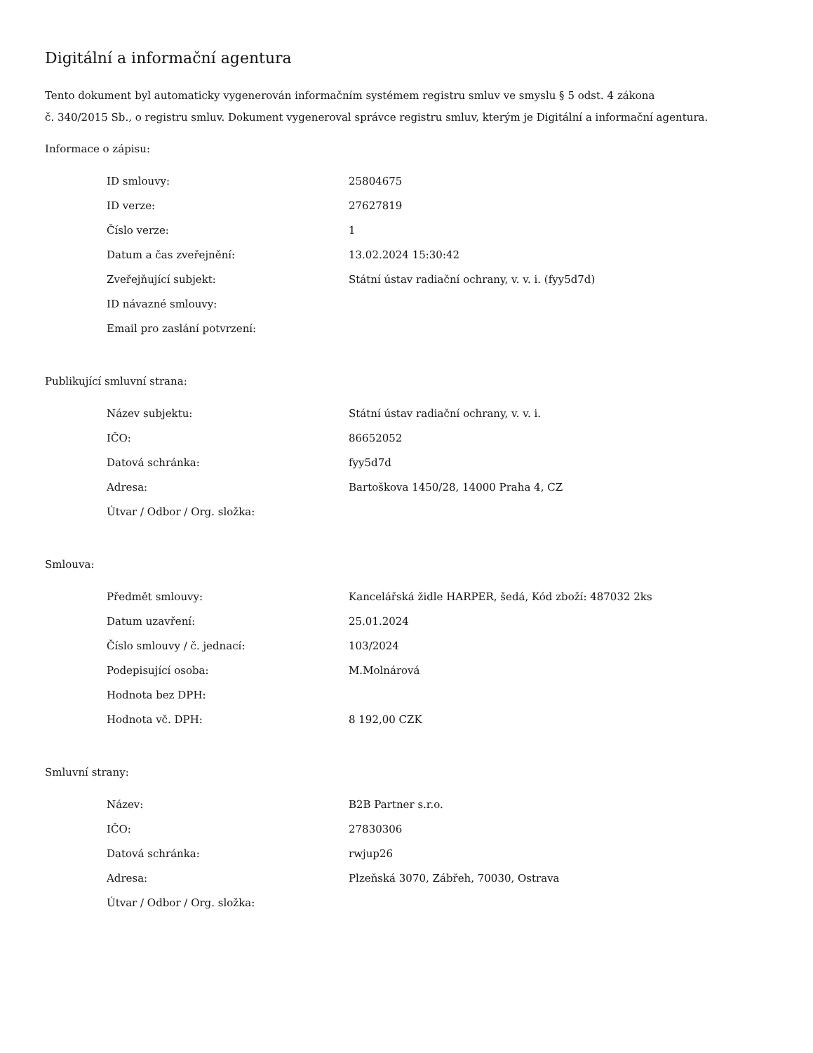Digitální a informační agentura
Tento dokument byl automaticky vygenerován informačním systémem registru smluv ve smyslu § 5 odst. 4 zákona
č. 340/2015 Sb., o registru smluv. Dokument vygeneroval správce registru smluv, kterým je Digitální a informační agentura.
Informace o zápisu:
| ID smlouvy: | 25804675 |
| ID verze: | 27627819 |
| Číslo verze: | 1 |
| Datum a čas zveřejnění: | 13.02.2024 15:30:42 |
| Zveřejňující subjekt: | Státní ústav radiační ochrany, v. v. i. (fyy5d7d) |
| ID návazné smlouvy: | |
| Email pro zaslání potvrzení: | |
Publikující smluvní strana:
| Název subjektu: | Státní ústav radiační ochrany, v. v. i. |
| IČO: | 86652052 |
| Datová schránka: | fyy5d7d |
| Adresa: | Bartoškova 1450/28, 14000 Praha 4, CZ |
| Útvar / Odbor / Org. složka: | |
Smlouva:
| Předmět smlouvy: | Kancelářská židle HARPER, šedá, Kód zboží: 487032 2ks |
| Datum uzavření: | 25.01.2024 |
| Číslo smlouvy / č. jednací: | 103/2024 |
| Podepisující osoba: | M.Molnárová |
| Hodnota bez DPH: | |
| Hodnota vč. DPH: | 8 192,00 CZK |
Smluvní strany:
| Název: | B2B Partner s.r.o. |
| IČO: | 27830306 |
| Datová schránka: | rwjup26 |
| Adresa: | Plzeňská 3070, Zábřeh, 70030, Ostrava |
| Útvar / Odbor / Org. složka: | |